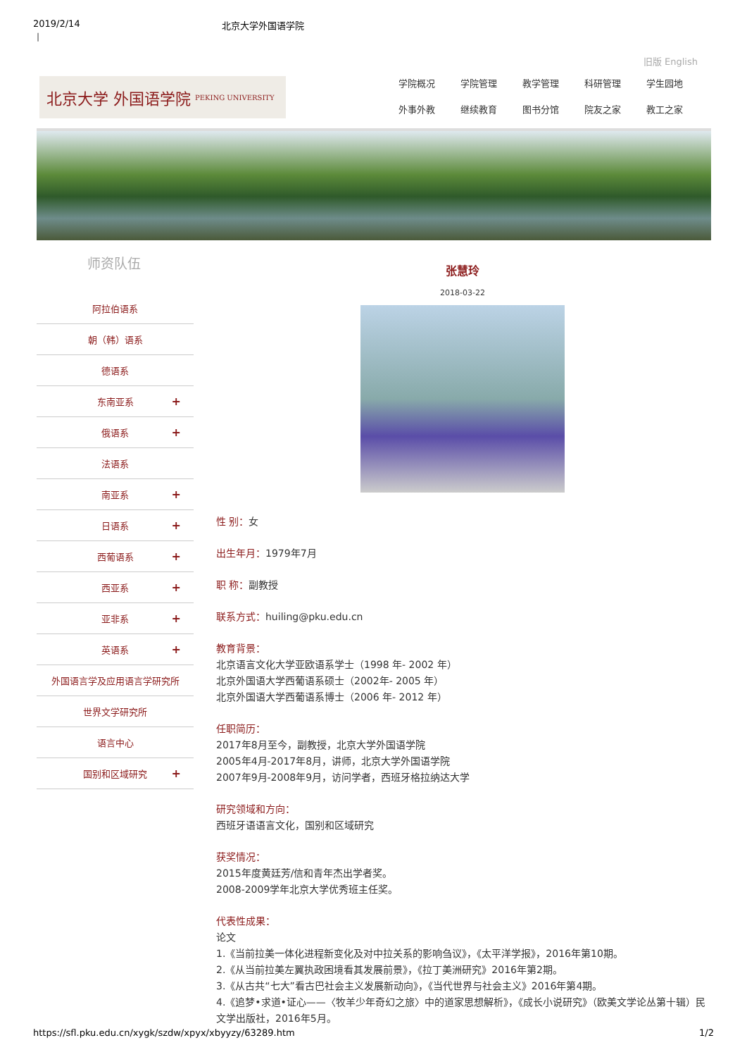2019/2/14 北京大学外国语学院
|
旧版 English
北京大学 外国语学院 PEKING UNIVERSITY
学院概况 学院管理 教学管理 科研管理 学生园地 外事外教 继续教育 图书分馆 院友之家 教工之家
师资队伍
阿拉伯语系
朝（韩）语系
德语系
东南亚系 +
俄语系 +
法语系
南亚系 +
日语系 +
西葡语系 +
西亚系 +
亚非系 +
英语系 +
外国语言学及应用语言学研究所
世界文学研究所
语言中心
国别和区域研究 +
张慧玲
2018-03-22
性 别：女
出生年月：1979年7月
职 称：副教授
联系方式：huiling@pku.edu.cn
教育背景：
北京语言文化大学亚欧语系学士（1998 年- 2002 年）
北京外国语大学西葡语系硕士（2002年- 2005 年）
北京外国语大学西葡语系博士（2006 年- 2012 年）
任职简历：
2017年8月至今，副教授，北京大学外国语学院
2005年4月-2017年8月，讲师，北京大学外国语学院
2007年9月-2008年9月，访问学者，西班牙格拉纳达大学
研究领域和方向：
西班牙语语言文化，国别和区域研究
获奖情况：
2015年度黄廷芳/信和青年杰出学者奖。
2008-2009学年北京大学优秀班主任奖。
代表性成果：
论文
1.《当前拉美一体化进程新变化及对中拉关系的影响刍议》，《太平洋学报》，2016年第10期。
2.《从当前拉美左翼执政困境看其发展前景》，《拉丁美洲研究》2016年第2期。
3.《从古共“七大”看古巴社会主义发展新动向》，《当代世界与社会主义》2016年第4期。
4.《追梦•求道•证心——〈牧羊少年奇幻之旅〉中的道家思想解析》，《成长小说研究》（欧美文学论丛第十辑）民文学出版社，2016年5月。
https://sfl.pku.edu.cn/xygk/szdw/xpyx/xbyyzy/63289.htm 1/2